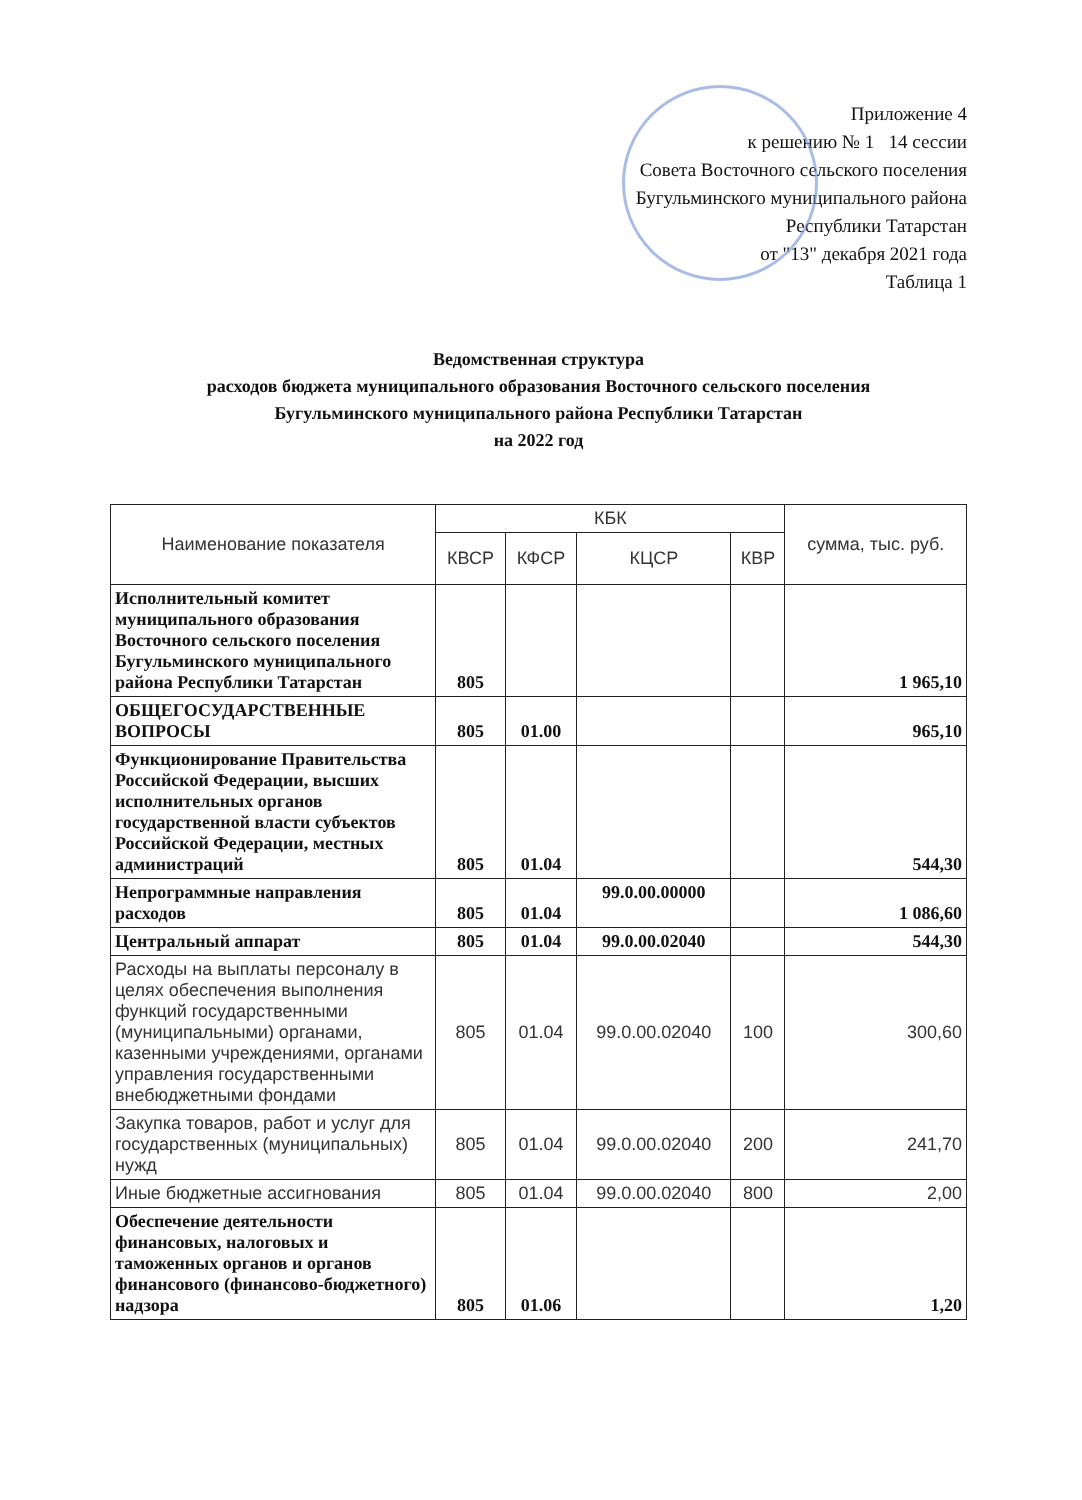Приложение 4
к решению № 1 14 сессии
Совета Восточного сельского поселения
Бугульминского муниципального района
Республики Татарстан
от "13" декабря 2021 года
Таблица 1
Ведомственная структура
расходов бюджета муниципального образования Восточного сельского поселения
Бугульминского муниципального района Республики Татарстан
на 2022 год
| Наименование показателя | КБК | | | | сумма, тыс. руб. |
| --- | --- | --- | --- | --- | --- |
| | КВСР | КФСР | КЦСР | КВР | |
| Исполнительный комитет муниципального образования Восточного сельского поселения Бугульминского муниципального района Республики Татарстан | 805 | | | | 1 965,10 |
| ОБЩЕГОСУДАРСТВЕННЫЕ ВОПРОСЫ | 805 | 01.00 | | | 965,10 |
| Функционирование Правительства Российской Федерации, высших исполнительных органов государственной власти субъектов Российской Федерации, местных администраций | 805 | 01.04 | | | 544,30 |
| Непрограммные направления расходов | 805 | 01.04 | 99.0.00.00000 | | 1 086,60 |
| Центральный аппарат | 805 | 01.04 | 99.0.00.02040 | | 544,30 |
| Расходы на выплаты персоналу в целях обеспечения выполнения функций государственными (муниципальными) органами, казенными учреждениями, органами управления государственными внебюджетными фондами | 805 | 01.04 | 99.0.00.02040 | 100 | 300,60 |
| Закупка товаров, работ и услуг для государственных (муниципальных) нужд | 805 | 01.04 | 99.0.00.02040 | 200 | 241,70 |
| Иные бюджетные ассигнования | 805 | 01.04 | 99.0.00.02040 | 800 | 2,00 |
| Обеспечение деятельности финансовых, налоговых и таможенных органов и органов финансового (финансово-бюджетного) надзора | 805 | 01.06 | | | 1,20 |